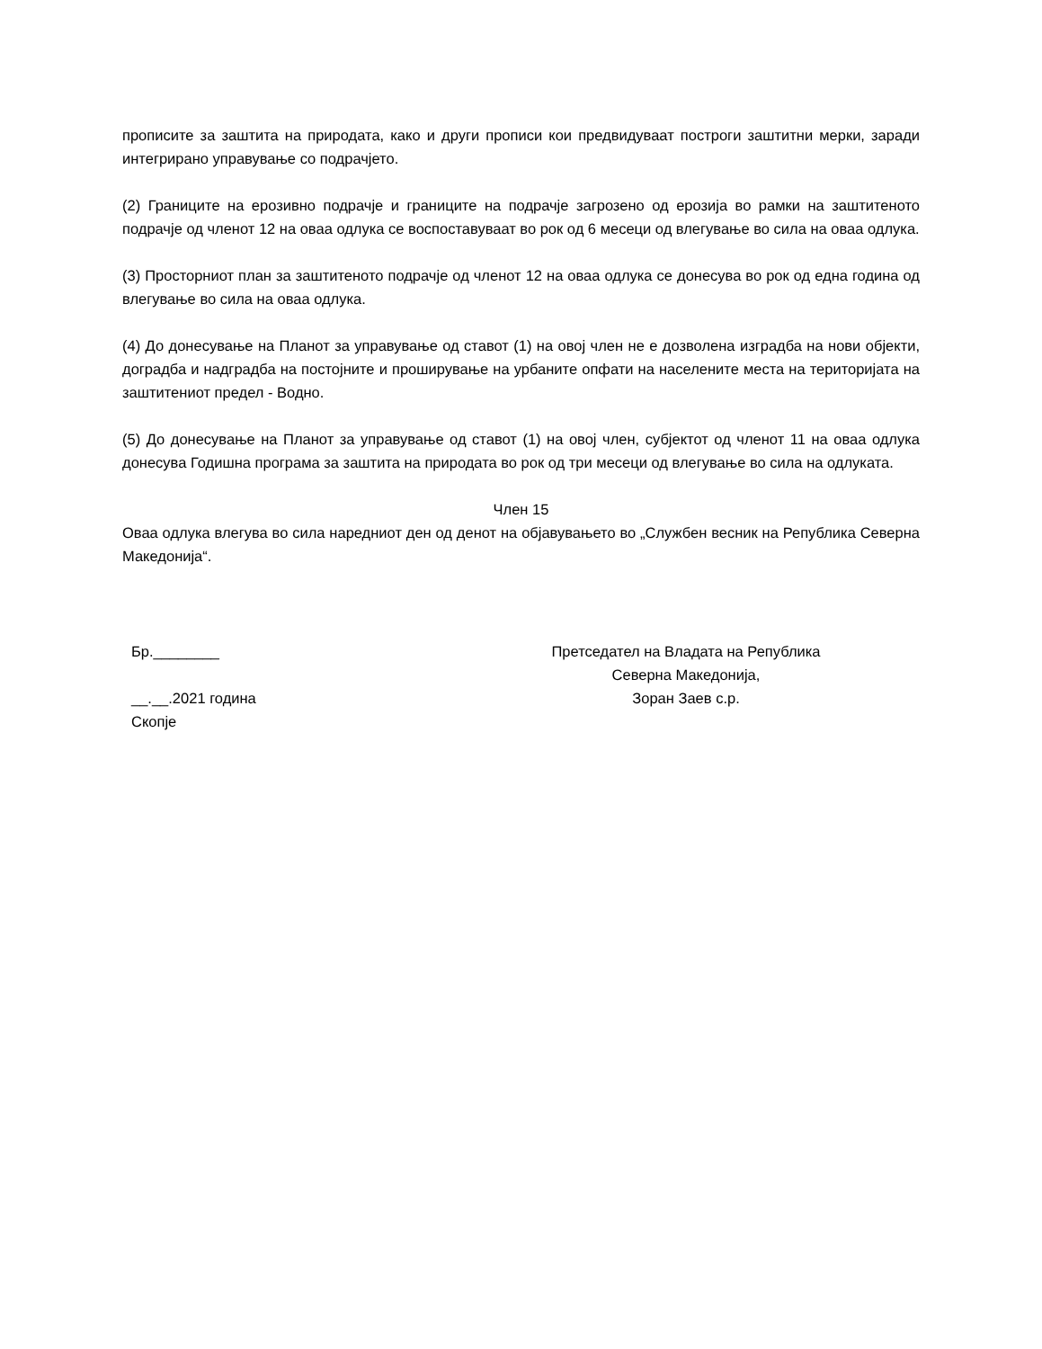прописите за заштита на природата, како и други прописи кои предвидуваат построги заштитни мерки, заради интегрирано управување со подрачјето.
(2) Границите на ерозивно подрачје и границите на подрачје загрозено од ерозија во рамки на заштитеното подрачје од членот 12 на оваа одлука се воспоставуваат во рок од 6 месеци од влегување во сила на оваа одлука.
(3) Просторниот план за заштитеното подрачје од членот 12 на оваа одлука се донесува во рок од една година од влегување во сила на оваа одлука.
(4) До донесување на Планот за управување од ставот (1) на овој член не е дозволена изградба на нови објекти, доградба и надградба на постојните и проширување на урбаните опфати на населените места на територијата на заштитениот предел - Водно.
(5) До донесување на Планот за управување од ставот (1) на овој член, субјектот од членот 11 на оваа одлука донесува Годишна програма за заштита на природата во рок од три месеци од влегување во сила на одлуката.
Член 15
Оваа одлука влегува во сила наредниот ден од денот на објавувањето во „Службен весник на Република Северна Македонија“.
Бр.________
__.__.2021 година
Скопје
Претседател на Владата на Република
Северна Македонија,
Зоран Заев с.р.